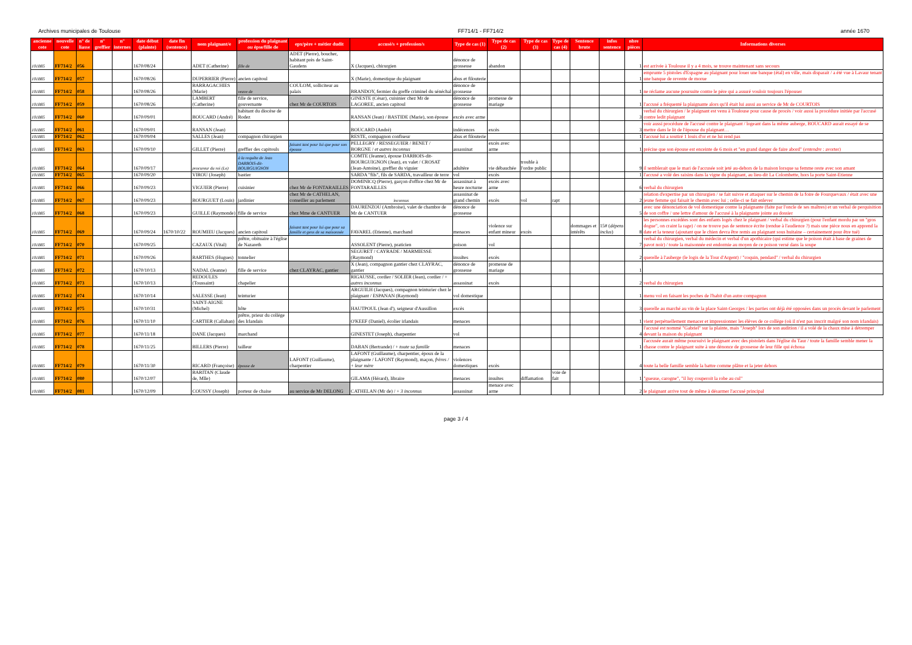Archives municipales de Toulouse FF714/1 - FF714/2 année 1670
| ancienne cote | nouvelle cote | n° de liasse | n° greffier | n° internes | date début (plainte) | date fin (sentence) | nom plaignant/e | profession du plaignant ou épse/fille de | epx/père + métier dudit | accusé/s + profession/s | Type de cas (1) | Type de cas (2) | Type de cas (3) | Type de cas (4) | Sentence brute | infos sentence | nbre pièces | Informations diverses |
| --- | --- | --- | --- | --- | --- | --- | --- | --- | --- | --- | --- | --- | --- | --- | --- | --- | --- | --- |
| 101B85 | FF714/2 | 056 | | | 1670/08/24 | | ADET (Catherine) | fille de | ADET (Pierre), boucher, habitant près de Saint-Gaudens | X (Jacques), chirurgien | dénonce de grossesse | abandon | | | | | 1 | est arrivée à Toulouse il y a 4 mois, se trouve maintenant sans secours |
| 101B85 | FF714/2 | 057 | | | 1670/08/26 | | DUPERRIER (Pierre) | ancien capitoul | | X (Marie), domestique du plaignant | abus et filouterie | | | | | | 1 | emprunte 5 pistoles d'Espagne au plaignant pour louer une banque (étal) en ville, mais disparait / a été vue à Lavaur tenant une banque de revente de morue |
| 101B85 | FF714/2 | 058 | | | 1670/08/26 | | BARRAGACHIES (Marie) | veuve de | COULOM, solliciteur au palais | BRANDOY, fermier du greffe criminel du sénéchal | dénonce de grossesse | | | | | | 1 | ne réclame aucune poursuite contre le père qui a assuré vouloir toujours l'épouser |
| 101B85 | FF714/2 | 059 | | | 1670/08/26 | | LAMBERT (Catherine) | fille de service, gouvernante | chez Mr de COURTOIS | GINESTE (César), cuisinier chez Mr de LAGOREE, ancien capitoul | dénonce de grossesse | promesse de mariage | | | | | 1 | l'accusé a fréquenté la plaignante alors qu'il était lui aussi au service de Mr de COURTOIS |
| 101B85 | FF714/2 | 060 | | | 1670/09/01 | | BOUCARD (André) | habitant du diocèse de Rodez | | RANSAN (Jean) / BASTIDE (Marie), son épouse | excès avec arme | | | | | | 3 | verbal du chirurgien / le plaignant est venu à Toulouse pour cause de procès / voir aussi la procédure initiée par l'accusé contre ledit plaignant |
| 101B85 | FF714/2 | 061 | | | 1670/09/01 | | RANSAN (Jean) | | | BOUCARD (André) | indécences | excès | | | | | 3 | voir aussi procédure de l'accusé contre le plaignant / logeant dans la même auberge, BOUCARD aurait essayé de se mettre dans le lit de l'épouse du plaignant… |
| 101B85 | FF714/2 | 062 | | | 1670/09/04 | | SALLES (Jean) | compagnon chirurgien | | RESTE, compagnon confiseur | abus et filouterie | | | | | | 1 | l'accusé lui a soutiré 1 louis d'or et ne lui rend pas |
| 101B85 | FF714/2 | 063 | | | 1670/09/10 | | GILLET (Pierre) | greffier des capitouls | faisant tant pour lui que pour son épouse | PELLEGRY / RESSEGUIER / BENET / BORGNE / et autres inconnus | assassinat | excès avec arme | | | | | 1 | précise que son épouse est enceinte de 6 mois et "en grand danger de faire abord" ( entendre : avorter) |
| 101B85 | FF714/2 | 064 | | | 1670/09/17 | | procureur du roi (Le) | à la requête de Jean DARBOIS-dit-BOURGUIGNON | | COMTE (Jeanne), épouse DARBOIS-dit-BOURGUIGNON (Jean), ex valet / CROSAT (Jean-Antoine), greffier du viguier | adultère | vie débauchée | trouble à l'ordre public | | | | 9 | il semblerait que le mari de l'accusée soit jeté au-dehors de la maison lorsque sa femme reste avec son amant |
| 101B85 | FF714/2 | 065 | | | 1670/09/20 | | VIROU (Joseph) | bastier | | SARDA "fils", fils de SARDA, travailleur de terre | vol | excès | | | | | 1 | l'accusé a volé des raisins dans la vigne du plaignant, au lieu-dit La Colombette, hors la porte Saint-Etienne |
| 101B85 | FF714/2 | 066 | | | 1670/09/23 | | VIGUIER (Pierre) | cuisinier | chez Mr de FONTARAILLES | DOMINICQ (Pierre), garçon d'office chez Mr de FONTARAILLES | assassinat à heure nocturne | excès avec arme | | | | | 6 | verbal du chirurgien |
| 101B85 | FF714/2 | 067 | | | 1670/09/23 | | BOURGUET (Louis) | jardinier | chez Mr de CATHELAN, conseiller au parlement | inconnus | assassinat de grand chemin | excès | vol | rapt | | | 2 | relation d'expertise par un chirurgien / se fait suivre et attaquer sur le chemin de la foire de Fourquevaux / était avec une jeune femme qui faisait le chemin avec lui ; celle-ci se fait enlever |
| 101B85 | FF714/2 | 068 | | | 1670/09/23 | | GUILLE (Raymonde) | fille de service | chez Mme de CANTUER | DAURENZOU (Ambroise), valet de chambre de Mr de CANTUER | dénonce de grossesse | | | | | | 5 | avec une dénonciation de vol domestique contre la plaignante (faite par l'oncle de ses maîtres) et un verbal de perquisition de son coffre / une lettre d'amour de l'accusé à la plaignante jointe au dossier |
| 101B85 | FF714/2 | 069 | | | 1670/09/24 | 1670/10/22 | ROUMIEU (Jacques) | ancien capitoul | faisant tant pour lui que pour sa famille et gens de sa maisonnée | FAVAREL (Etienne), marchand | menaces | violence sur enfant mineur | excès | | dommages et intérêts | 15# ( dépens inclus ) | 8 | les personnes excédées sont des enfants logés chez le plaignant / verbal du chirurgien (pour l'enfant mordu par un "gros dogue", on craint la rage) / on ne trouve pas de sentence écrite (rendue à l'audience ?) mais une pièce nous en apprend la date et la teneur (ajoutant que le chien devra être remis au plaignant sous huitaine – certainement pour être tué) |
| 101B85 | FF714/2 | 070 | | | 1670/09/25 | | CAZAUX (Vital) | prêtre, obituaire à l'église de Nazareth | | ASSOLENT (Pierre), praticien | poison | vol | | | | | 7 | verbal du chirurgien, verbal du médecin et verbal d'un apothicaire (qui estime que le poison était à base de graines de pavot noir) / toute la maisonnée est endormie au moyen de ce poison versé dans la soupe |
| 101B85 | FF714/2 | 071 | | | 1670/09/26 | | BARTHES (Hugues) | tonnelier | | SEGURET / CAYRADE / MARMIESSE (Raymond) | insultes | excès | | | | | 2 | querelle à l'auberge (le logis de la Tour d'Argent) / "coquin, pendard" / verbal du chirurgien |
| 101B85 | FF714/2 | 072 | | | 1670/10/13 | | NADAL (Jeanne) | fille de service | chez CLAYRAC, gantier | X (Jean), compagnon gantier chez CLAYRAC, gantier | dénonce de grossesse | promesse de mariage | | | | | 1 | |
| 101B85 | FF714/2 | 073 | | | 1670/10/13 | | REDOULES (Toussaint) | chapelier | | RIGAUSSE, cordier / SOLIER (Jean), cordier / + autres inconnus | assassinat | excès | | | | | 2 | verbal du chirurgien |
| 101B85 | FF714/2 | 074 | | | 1670/10/14 | | SALESSE (Jean) | teinturier | | ARGUILH (Jacques), compagnon teinturier chez le plaignant / ESPANAN (Raymond) | vol domestique | | | | | | 1 | menu vol en faisant les poches de l'habit d'un autre compagnon |
| 101B85 | FF714/2 | 075 | | | 1670/10/31 | | SAINT-AIGNE (Michel) | hôte | | HAUTPOUL (Jean d'), seigneur d'Aussillon | excès | | | | | | 3 | querelle au marché au vin de la place Saint-Georges / les parties ont déjà été opposées dans un procès devant le parlement |
| 101B85 | FF714/2 | 076 | | | 1670/11/10 | | CARTIER (Callahan) | prêtre, prieur du collège des Irlandais | | O'KEEF (Daniel), écolier irlandais | menaces | | | | | | 1 | vient perpétuellement menacer et impressionner les élèves de ce collège (où il n'est pas inscrit malgré son nom irlandais) |
| 101B85 | FF714/2 | 077 | | | 1670/11/18 | | DANE (Jacques) | marchand | | GINESTET (Joseph), charpentier | vol | | | | | | 4 | l'accusé est nommé "Gabriel" sur la plainte, mais "Joseph" lors de son audition / il a volé de la chaux mise à détremper devant la maison du plaignant |
| 101B85 | FF714/2 | 078 | | | 1670/11/25 | | BILLERS (Pierre) | tailleur | | DABAN (Bertrande) / + toute sa famille | menaces | | | | | | 1 | l'accusée aurait même poursuivi le plaignant avec des pistolets dans l'église du Taur / toute la famille semble mener la chasse contre le plaignant suite à une dénonce de grossesse de leur fille qui échoua |
| 101B85 | FF714/2 | 079 | | | 1670/11/30 | | RICARD (Françoise) | épouse de | LAFONT (Guillaume), charpentier | LAFONT (Guillaume), charpentier, époux de la plaignante / LAFONT (Raymond), maçon, frères / + leur mère | violences domestiques | excès | | | | | 4 | toute la belle famille semble la battre comme plâtre et la jeter dehors |
| 101B85 | FF714/2 | 080 | | | 1670/12/07 | | BARITAN (Claude de, Mlle) | | | GILAMA (Hérard), libraire | menaces | insultes | diffamation | voie de fait | | | 1 | "gueuse, carogne", "il luy couperoit la robe au cul" |
| 101B85 | FF714/2 | 081 | | | 1670/12/09 | | COUSSY (Joseph) | porteur de chaise | au service de Mr DELONG | CATHELAN (Mr de) / + 3 inconnus | assassinat | menace avec arme | | | | | 2 | le plaignant arrive tout de même à désarmer l'accusé principal |
page 3 / 4